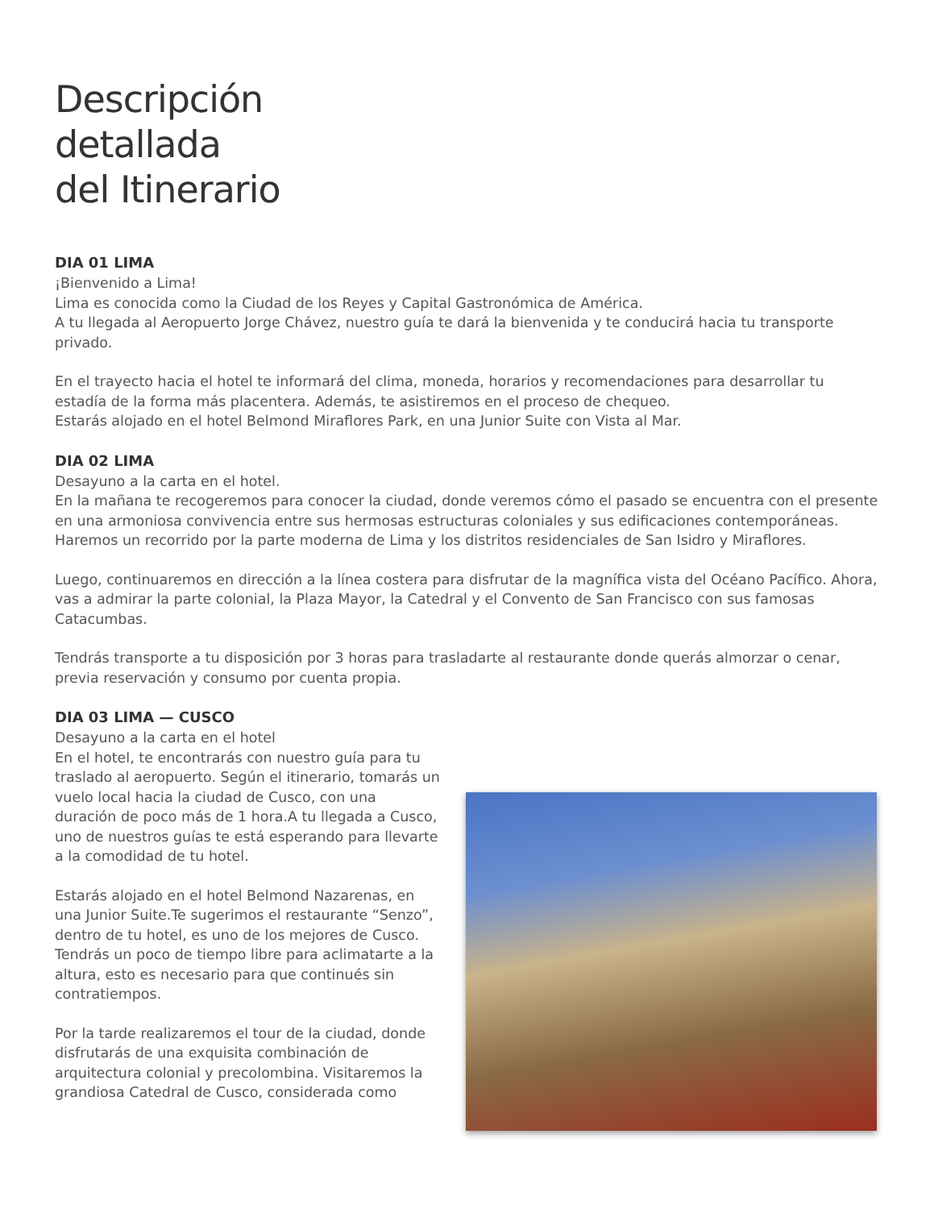Descripción
detallada
del Itinerario
DIA 01 LIMA
¡Bienvenido a Lima!
Lima es conocida como la Ciudad de los Reyes y Capital Gastronómica de América.
A tu llegada al Aeropuerto Jorge Chávez, nuestro guía te dará la bienvenida y te conducirá hacia tu transporte privado.
En el trayecto hacia el hotel te informará del clima, moneda, horarios y recomendaciones para desarrollar tu estadía de la forma más placentera. Además, te asistiremos en el proceso de chequeo.
Estarás alojado en el hotel Belmond Miraflores Park, en una Junior Suite con Vista al Mar.
DIA 02 LIMA
Desayuno a la carta en el hotel.
En la mañana te recogeremos para conocer la ciudad, donde veremos cómo el pasado se encuentra con el presente en una armoniosa convivencia entre sus hermosas estructuras coloniales y sus edificaciones contemporáneas. Haremos un recorrido por la parte moderna de Lima y los distritos residenciales de San Isidro y Miraflores.
Luego, continuaremos en dirección a la línea costera para disfrutar de la magnífica vista del Océano Pacífico. Ahora, vas a admirar la parte colonial, la Plaza Mayor, la Catedral y el Convento de San Francisco con sus famosas Catacumbas.
Tendrás transporte a tu disposición por 3 horas para trasladarte al restaurante donde querás almorzar o cenar, previa reservación y consumo por cuenta propia.
DIA 03 LIMA — CUSCO
Desayuno a la carta en el hotel
En el hotel, te encontrarás con nuestro guía para tu traslado al aeropuerto. Según el itinerario, tomarás un vuelo local hacia la ciudad de Cusco, con una duración de poco más de 1 hora.A tu llegada a Cusco, uno de nuestros guías te está esperando para llevarte a la comodidad de tu hotel.
Estarás alojado en el hotel Belmond Nazarenas, en una Junior Suite.Te sugerimos el restaurante “Senzo”, dentro de tu hotel, es uno de los mejores de Cusco. Tendrás un poco de tiempo libre para aclimatarte a la altura, esto es necesario para que continués sin contratiempos.
Por la tarde realizaremos el tour de la ciudad, donde disfrutarás de una exquisita combinación de arquitectura colonial y precolombina. Visitaremos la grandiosa Catedral de Cusco, considerada como